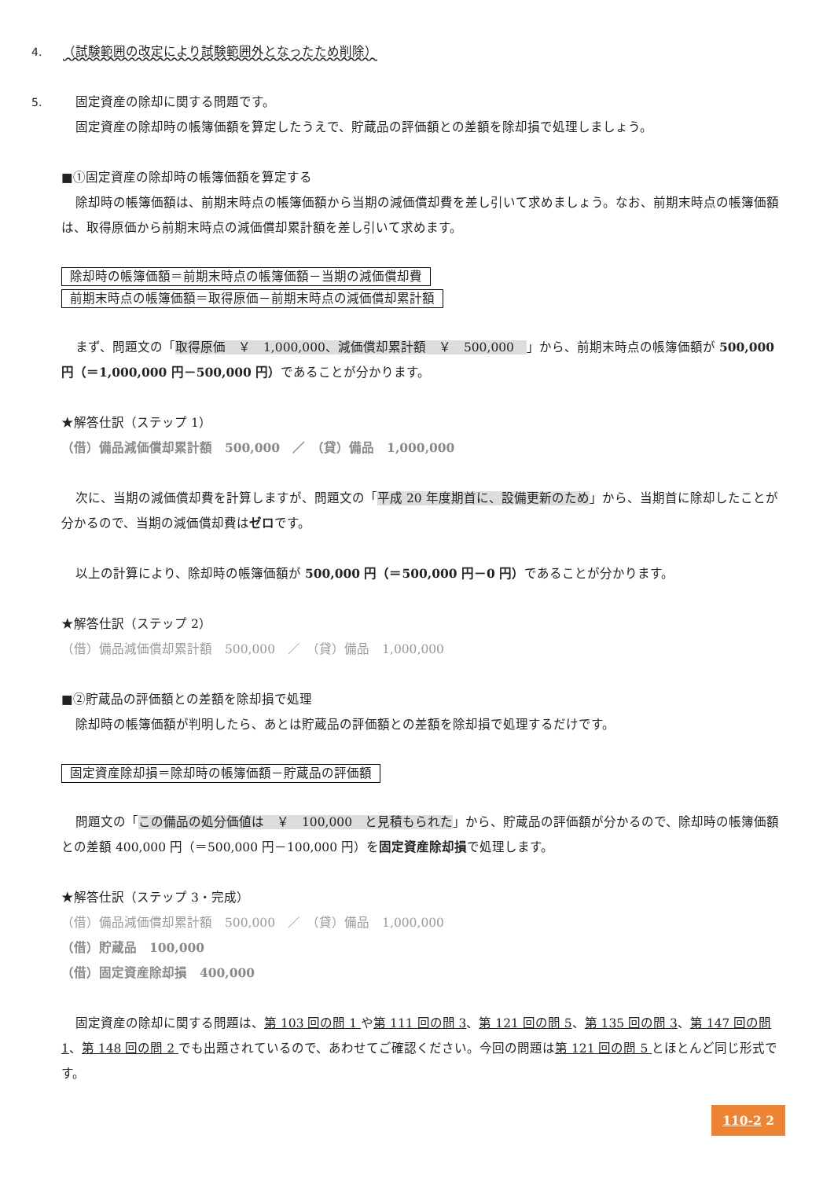4. （試験範囲の改定により試験範囲外となったため削除）
5.　固定資産の除却に関する問題です。
固定資産の除却時の帳簿価額を算定したうえで、貯蔵品の評価額との差額を除却損で処理しましょう。
■①固定資産の除却時の帳簿価額を算定する
除却時の帳簿価額は、前期末時点の帳簿価額から当期の減価償却費を差し引いて求めましょう。なお、前期末時点の帳簿価額は、取得原価から前期末時点の減価償却累計額を差し引いて求めます。
除却時の帳簿価額＝前期末時点の帳簿価額－当期の減価償却費
前期末時点の帳簿価額＝取得原価－前期末時点の減価償却累計額
まず、問題文の「取得原価　￥　1,000,000、減価償却累計額　￥　500,000　」から、前期末時点の帳簿価額が 500,000円（＝1,000,000 円－500,000 円）であることが分かります。
★解答仕訳（ステップ 1）
（借）備品減価償却累計額　500,000　／　（貸）備品　1,000,000
次に、当期の減価償却費を計算しますが、問題文の「平成 20 年度期首に、設備更新のため」から、当期首に除却したことが分かるので、当期の減価償却費はゼロです。
以上の計算により、除却時の帳簿価額が 500,000 円（＝500,000 円－0 円）であることが分かります。
★解答仕訳（ステップ 2）
（借）備品減価償却累計額　500,000　／　（貸）備品　1,000,000
■②貯蔵品の評価額との差額を除却損で処理
除却時の帳簿価額が判明したら、あとは貯蔵品の評価額との差額を除却損で処理するだけです。
固定資産除却損＝除却時の帳簿価額－貯蔵品の評価額
問題文の「この備品の処分価値は　￥　100,000　と見積もられた」から、貯蔵品の評価額が分かるので、除却時の帳簿価額との差額 400,000 円（＝500,000 円－100,000 円）を固定資産除却損で処理します。
★解答仕訳（ステップ 3・完成）
（借）備品減価償却累計額　500,000　／　（貸）備品　1,000,000
（借）貯蔵品　100,000
（借）固定資産除却損　400,000
固定資産の除却に関する問題は、第 103 回の問 1 や第 111 回の問 3、第 121 回の問 5、第 135 回の問 3、第 147 回の問 1、第 148 回の問 2 でも出題されているので、あわせてご確認ください。今回の問題は第 121 回の問 5 とほとんど同じ形式です。
110-2 2